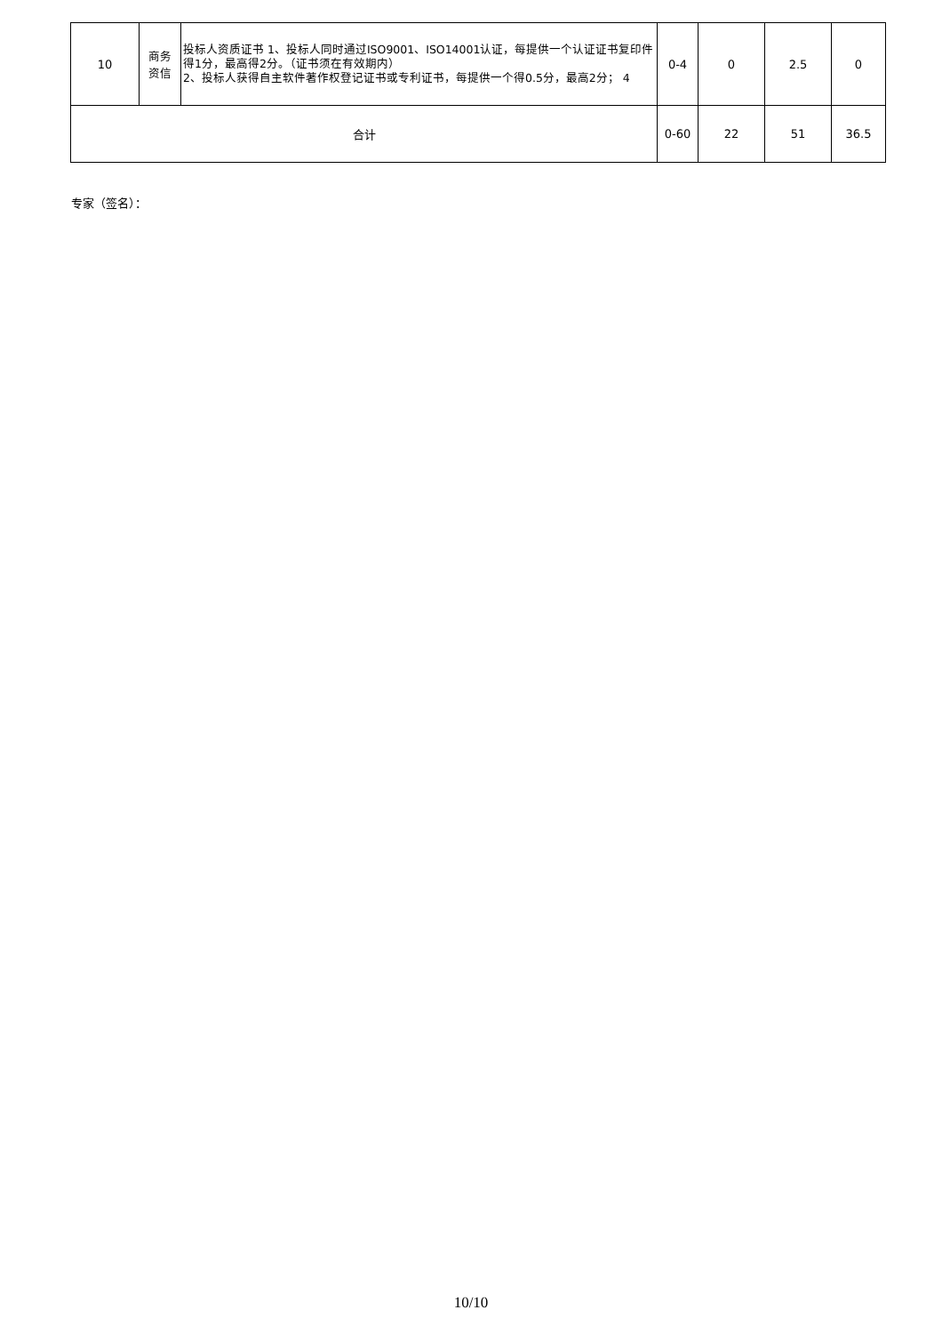| 10 | 商务 资信 | 投标人资质证书 1、投标人同时通过ISO9001、ISO14001认证，每提供一个认证证书复印件得1分，最高得2分。（证书须在有效期内） 2、投标人获得自主软件著作权登记证书或专利证书，每提供一个得0.5分，最高2分； 4 | 0-4 | 0 | 2.5 | 0 |
| 合计 | | | 0-60 | 22 | 51 | 36.5 |
专家（签名）：
10/10